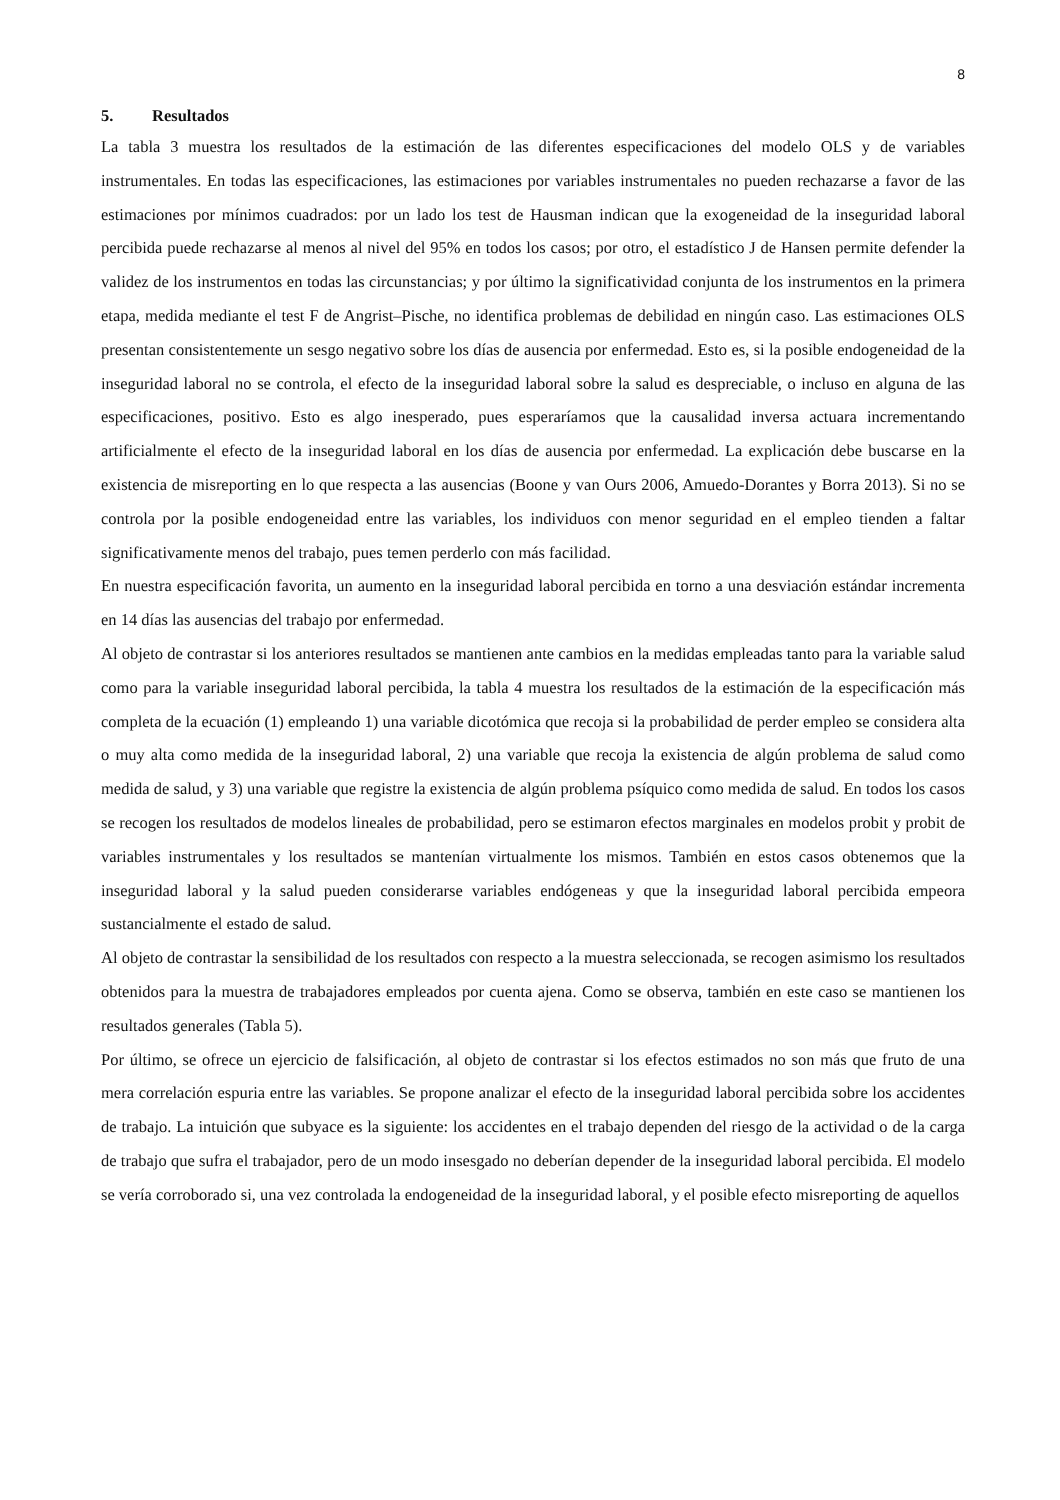8
5. Resultados
La tabla 3 muestra los resultados de la estimación de las diferentes especificaciones del modelo OLS y de variables instrumentales. En todas las especificaciones, las estimaciones por variables instrumentales no pueden rechazarse a favor de las estimaciones por mínimos cuadrados: por un lado los test de Hausman indican que la exogeneidad de la inseguridad laboral percibida puede rechazarse al menos al nivel del 95% en todos los casos; por otro, el estadístico J de Hansen permite defender la validez de los instrumentos en todas las circunstancias; y por último la significatividad conjunta de los instrumentos en la primera etapa, medida mediante el test F de Angrist–Pische, no identifica problemas de debilidad en ningún caso. Las estimaciones OLS presentan consistentemente un sesgo negativo sobre los días de ausencia por enfermedad. Esto es, si la posible endogeneidad de la inseguridad laboral no se controla, el efecto de la inseguridad laboral sobre la salud es despreciable, o incluso en alguna de las especificaciones, positivo. Esto es algo inesperado, pues esperaríamos que la causalidad inversa actuara incrementando artificialmente el efecto de la inseguridad laboral en los días de ausencia por enfermedad. La explicación debe buscarse en la existencia de misreporting en lo que respecta a las ausencias (Boone y van Ours 2006, Amuedo-Dorantes y Borra 2013). Si no se controla por la posible endogeneidad entre las variables, los individuos con menor seguridad en el empleo tienden a faltar significativamente menos del trabajo, pues temen perderlo con más facilidad.
En nuestra especificación favorita, un aumento en la inseguridad laboral percibida en torno a una desviación estándar incrementa en 14 días las ausencias del trabajo por enfermedad.
Al objeto de contrastar si los anteriores resultados se mantienen ante cambios en la medidas empleadas tanto para la variable salud como para la variable inseguridad laboral percibida, la tabla 4 muestra los resultados de la estimación de la especificación más completa de la ecuación (1) empleando 1) una variable dicotómica que recoja si la probabilidad de perder empleo se considera alta o muy alta como medida de la inseguridad laboral, 2) una variable que recoja la existencia de algún problema de salud como medida de salud, y 3) una variable que registre la existencia de algún problema psíquico como medida de salud. En todos los casos se recogen los resultados de modelos lineales de probabilidad, pero se estimaron efectos marginales en modelos probit y probit de variables instrumentales y los resultados se mantenían virtualmente los mismos. También en estos casos obtenemos que la inseguridad laboral y la salud pueden considerarse variables endógeneas y que la inseguridad laboral percibida empeora sustancialmente el estado de salud.
Al objeto de contrastar la sensibilidad de los resultados con respecto a la muestra seleccionada, se recogen asimismo los resultados obtenidos para la muestra de trabajadores empleados por cuenta ajena. Como se observa, también en este caso se mantienen los resultados generales (Tabla 5).
Por último, se ofrece un ejercicio de falsificación, al objeto de contrastar si los efectos estimados no son más que fruto de una mera correlación espuria entre las variables. Se propone analizar el efecto de la inseguridad laboral percibida sobre los accidentes de trabajo. La intuición que subyace es la siguiente: los accidentes en el trabajo dependen del riesgo de la actividad o de la carga de trabajo que sufra el trabajador, pero de un modo insesgado no deberían depender de la inseguridad laboral percibida. El modelo se vería corroborado si, una vez controlada la endogeneidad de la inseguridad laboral, y el posible efecto misreporting de aquellos